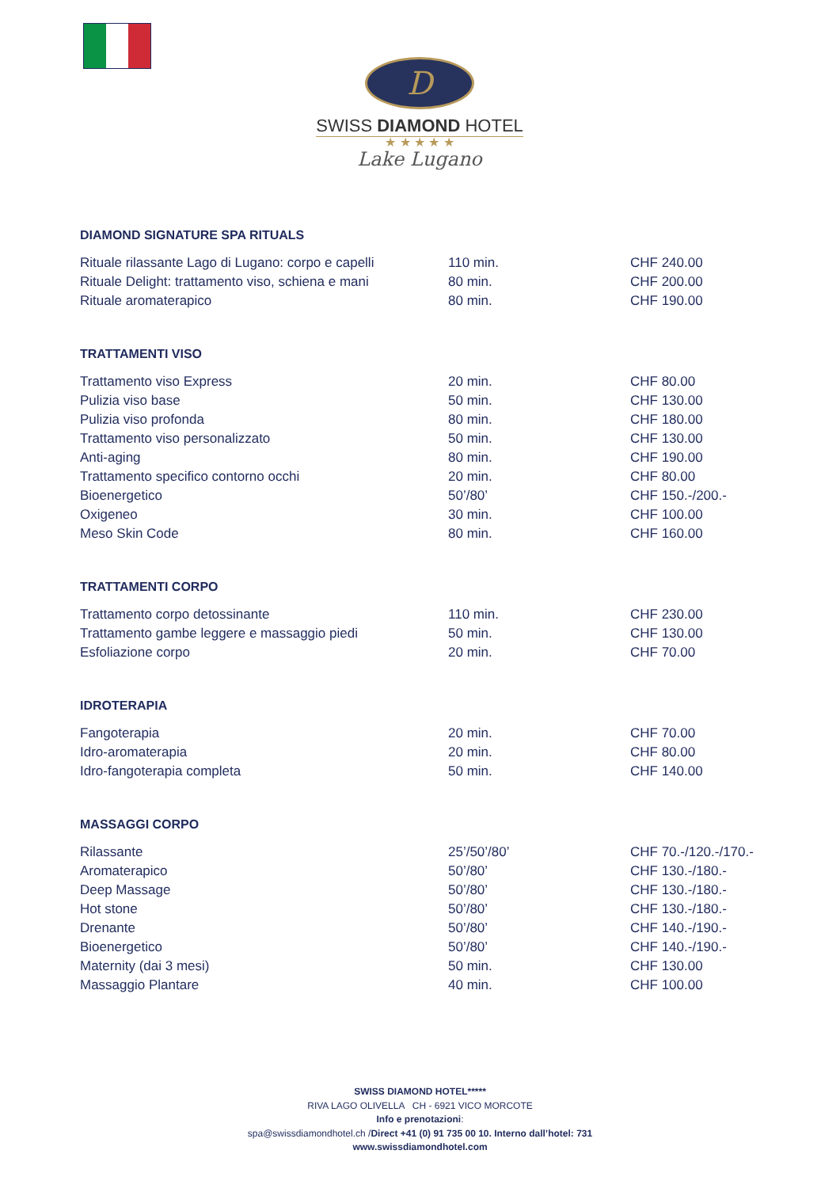D
SWISS DIAMOND HOTEL
★ ★ ★ ★ ★
Lake Lugano
DIAMOND SIGNATURE SPA RITUALS
| Rituale rilassante Lago di Lugano: corpo e capelli | 110 min. | CHF 240.00 |
| Rituale Delight: trattamento viso, schiena e mani | 80 min. | CHF 200.00 |
| Rituale aromaterapico | 80 min. | CHF 190.00 |
TRATTAMENTI VISO
| Trattamento viso Express | 20 min. | CHF 80.00 |
| Pulizia viso base | 50 min. | CHF 130.00 |
| Pulizia viso profonda | 80 min. | CHF 180.00 |
| Trattamento viso personalizzato | 50 min. | CHF 130.00 |
| Anti-aging | 80 min. | CHF 190.00 |
| Trattamento specifico contorno occhi | 20 min. | CHF 80.00 |
| Bioenergetico | 50’/80’ | CHF 150.-/200.- |
| Oxigeneo | 30 min. | CHF 100.00 |
| Meso Skin Code | 80 min. | CHF 160.00 |
TRATTAMENTI CORPO
| Trattamento corpo detossinante | 110 min. | CHF 230.00 |
| Trattamento gambe leggere e massaggio piedi | 50 min. | CHF 130.00 |
| Esfoliazione corpo | 20 min. | CHF 70.00 |
IDROTERAPIA
| Fangoterapia | 20 min. | CHF 70.00 |
| Idro-aromaterapia | 20 min. | CHF 80.00 |
| Idro-fangoterapia completa | 50 min. | CHF 140.00 |
MASSAGGI CORPO
| Rilassante | 25’/50’/80’ | CHF 70.-/120.-/170.- |
| Aromaterapico | 50’/80’ | CHF 130.-/180.- |
| Deep Massage | 50’/80’ | CHF 130.-/180.- |
| Hot stone | 50’/80’ | CHF 130.-/180.- |
| Drenante | 50’/80’ | CHF 140.-/190.- |
| Bioenergetico | 50’/80’ | CHF 140.-/190.- |
| Maternity (dai 3 mesi) | 50 min. | CHF 130.00 |
| Massaggio Plantare | 40 min. | CHF 100.00 |
SWISS DIAMOND HOTEL*****
RIVA LAGO OLIVELLA CH - 6921 VICO MORCOTE
Info e prenotazioni:
spa@swissdiamondhotel.ch /Direct +41 (0) 91 735 00 10. Interno dall’hotel: 731
www.swissdiamondhotel.com